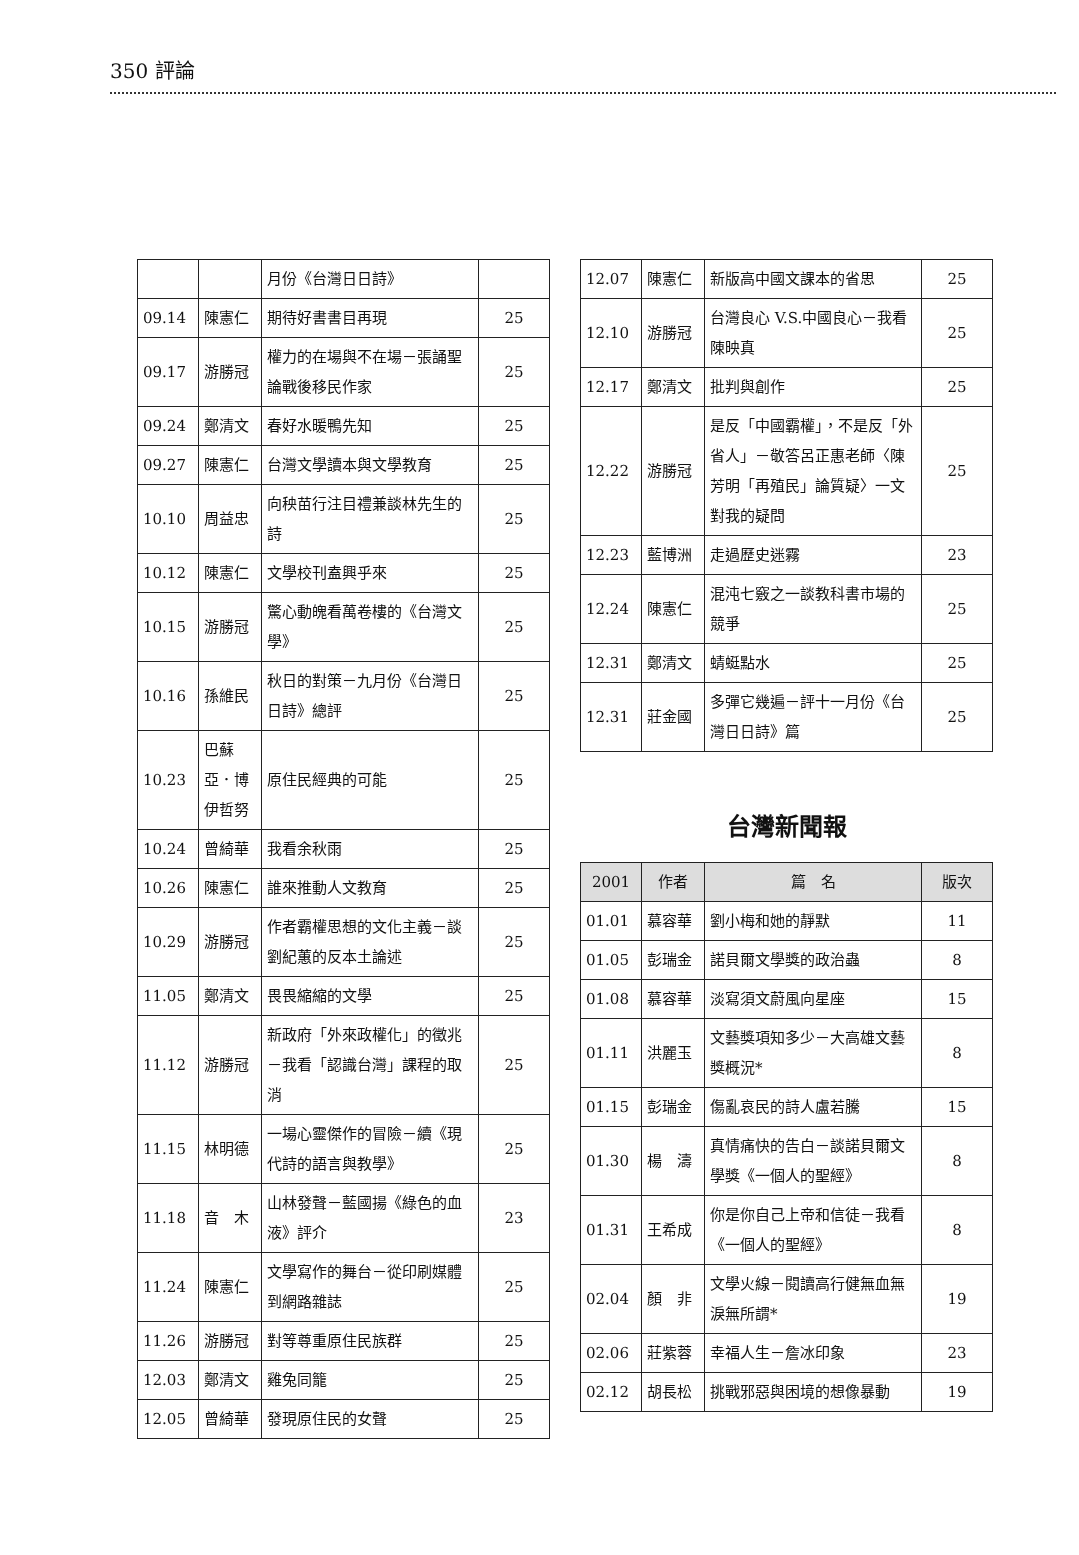350 評論
| | | 月份《台灣日日詩》 | |
| 09.14 | 陳憲仁 | 期待好書書目再現 | 25 |
| 09.17 | 游勝冠 | 權力的在場與不在場－張誦聖論戰後移民作家 | 25 |
| 09.24 | 鄭清文 | 春好水暖鴨先知 | 25 |
| 09.27 | 陳憲仁 | 台灣文學讀本與文學教育 | 25 |
| 10.10 | 周益忠 | 向秧苗行注目禮兼談林先生的詩 | 25 |
| 10.12 | 陳憲仁 | 文學校刊盍興乎來 | 25 |
| 10.15 | 游勝冠 | 驚心動魄看萬卷樓的《台灣文學》 | 25 |
| 10.16 | 孫維民 | 秋日的對策－九月份《台灣日日詩》總評 | 25 |
| 10.23 | 巴蘇亞．博伊哲努 | 原住民經典的可能 | 25 |
| 10.24 | 曾綺華 | 我看余秋雨 | 25 |
| 10.26 | 陳憲仁 | 誰來推動人文教育 | 25 |
| 10.29 | 游勝冠 | 作者霸權思想的文化主義－談劉紀蕙的反本土論述 | 25 |
| 11.05 | 鄭清文 | 畏畏縮縮的文學 | 25 |
| 11.12 | 游勝冠 | 新政府「外來政權化」的徵兆－我看「認識台灣」課程的取消 | 25 |
| 11.15 | 林明德 | 一場心靈傑作的冒險－續《現代詩的語言與教學》 | 25 |
| 11.18 | 音 木 | 山林發聲－藍國揚《綠色的血液》評介 | 23 |
| 11.24 | 陳憲仁 | 文學寫作的舞台－從印刷媒體到網路雜誌 | 25 |
| 11.26 | 游勝冠 | 對等尊重原住民族群 | 25 |
| 12.03 | 鄭清文 | 雞兔同籠 | 25 |
| 12.05 | 曾綺華 | 發現原住民的女聲 | 25 |
| 12.07 | 陳憲仁 | 新版高中國文課本的省思 | 25 |
| 12.10 | 游勝冠 | 台灣良心 V.S.中國良心－我看陳映真 | 25 |
| 12.17 | 鄭清文 | 批判與創作 | 25 |
| 12.22 | 游勝冠 | 是反「中國霸權」，不是反「外省人」－敬答呂正惠老師〈陳芳明「再殖民」論質疑〉一文對我的疑問 | 25 |
| 12.23 | 藍博洲 | 走過歷史迷霧 | 23 |
| 12.24 | 陳憲仁 | 混沌七竅之一談教科書市場的競爭 | 25 |
| 12.31 | 鄭清文 | 蜻蜓點水 | 25 |
| 12.31 | 莊金國 | 多彈它幾遍－評十一月份《台灣日日詩》篇 | 25 |
台灣新聞報
| 2001 | 作者 | 篇 名 | 版次 |
| --- | --- | --- | --- |
| 01.01 | 慕容華 | 劉小梅和她的靜默 | 11 |
| 01.05 | 彭瑞金 | 諾貝爾文學獎的政治蟲 | 8 |
| 01.08 | 慕容華 | 淡寫須文蔚風向星座 | 15 |
| 01.11 | 洪麗玉 | 文藝獎項知多少－大高雄文藝獎概況* | 8 |
| 01.15 | 彭瑞金 | 傷亂哀民的詩人盧若騰 | 15 |
| 01.30 | 楊 濤 | 真情痛快的告白－談諾貝爾文學獎《一個人的聖經》 | 8 |
| 01.31 | 王希成 | 你是你自己上帝和信徒－我看《一個人的聖經》 | 8 |
| 02.04 | 顏 非 | 文學火線－閱讀高行健無血無淚無所謂* | 19 |
| 02.06 | 莊紫蓉 | 幸福人生－詹冰印象 | 23 |
| 02.12 | 胡長松 | 挑戰邪惡與困境的想像暴動 | 19 |